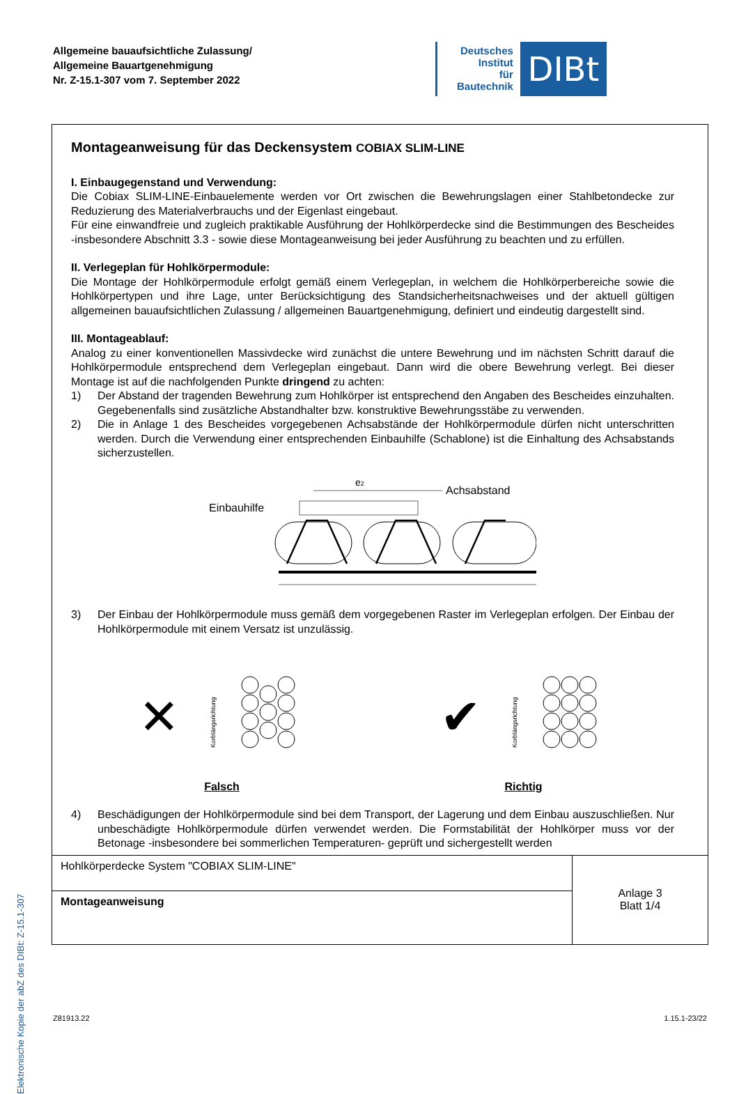Allgemeine bauaufsichtliche Zulassung/
Allgemeine Bauartgenehmigung
Nr. Z-15.1-307 vom 7. September 2022
Deutsches
Institut
für
Bautechnik
DIBt
Elektronische Kopie der abZ des DIBt: Z-15.1-307
Montageanweisung für das Deckensystem COBIAX SLIM-LINE
I. Einbaugegenstand und Verwendung:
Die Cobiax SLIM-LINE-Einbauelemente werden vor Ort zwischen die Bewehrungslagen einer Stahlbetondecke zur Reduzierung des Materialverbrauchs und der Eigenlast eingebaut.
Für eine einwandfreie und zugleich praktikable Ausführung der Hohlkörperdecke sind die Bestimmungen des Bescheides -insbesondere Abschnitt 3.3 - sowie diese Montageanweisung bei jeder Ausführung zu beachten und zu erfüllen.
II. Verlegeplan für Hohlkörpermodule:
Die Montage der Hohlkörpermodule erfolgt gemäß einem Verlegeplan, in welchem die Hohlkörperbereiche sowie die Hohlkörpertypen und ihre Lage, unter Berücksichtigung des Standsicherheitsnachweises und der aktuell gültigen allgemeinen bauaufsichtlichen Zulassung / allgemeinen Bauartgenehmigung, definiert und eindeutig dargestellt sind.
III. Montageablauf:
Analog zu einer konventionellen Massivdecke wird zunächst die untere Bewehrung und im nächsten Schritt darauf die Hohlkörpermodule entsprechend dem Verlegeplan eingebaut. Dann wird die obere Bewehrung verlegt. Bei dieser Montage ist auf die nachfolgenden Punkte dringend zu achten:
1) Der Abstand der tragenden Bewehrung zum Hohlkörper ist entsprechend den Angaben des Bescheides einzuhalten. Gegebenenfalls sind zusätzliche Abstandhalter bzw. konstruktive Bewehrungsstäbe zu verwenden.
2) Die in Anlage 1 des Bescheides vorgegebenen Achsabstände der Hohlkörpermodule dürfen nicht unterschritten werden. Durch die Verwendung einer entsprechenden Einbauhilfe (Schablone) ist die Einhaltung des Achsabstands sicherzustellen.
e2
Achsabstand
Einbauhilfe
3) Der Einbau der Hohlkörpermodule muss gemäß dem vorgegebenen Raster im Verlegeplan erfolgen. Der Einbau der Hohlkörpermodule mit einem Versatz ist unzulässig.
✕
Korblängsrichtung
Falsch
✔
Korblängsrichtung
Richtig
4) Beschädigungen der Hohlkörpermodule sind bei dem Transport, der Lagerung und dem Einbau auszuschließen. Nur unbeschädigte Hohlkörpermodule dürfen verwendet werden. Die Formstabilität der Hohlkörper muss vor der Betonage -insbesondere bei sommerlichen Temperaturen- geprüft und sichergestellt werden
| Hohlkörperdecke System "COBIAX SLIM-LINE" | Anlage 3 Blatt 1/4 |
| Montageanweisung | |
Z81913.22 1.15.1-23/22